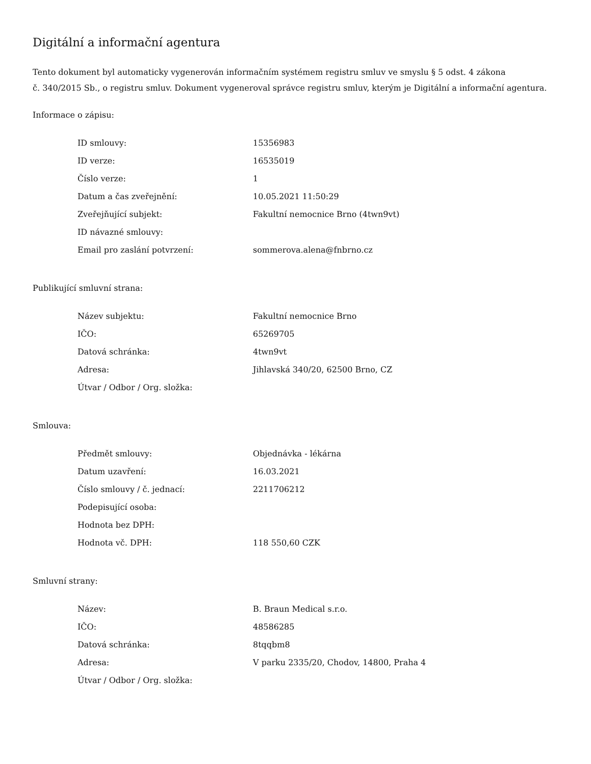Digitální a informační agentura
Tento dokument byl automaticky vygenerován informačním systémem registru smluv ve smyslu § 5 odst. 4 zákona
č. 340/2015 Sb., o registru smluv. Dokument vygeneroval správce registru smluv, kterým je Digitální a informační agentura.
Informace o zápisu:
| ID smlouvy: | 15356983 |
| ID verze: | 16535019 |
| Číslo verze: | 1 |
| Datum a čas zveřejnění: | 10.05.2021 11:50:29 |
| Zveřejňující subjekt: | Fakultní nemocnice Brno (4twn9vt) |
| ID návazné smlouvy: | |
| Email pro zaslání potvrzení: | sommerova.alena@fnbrno.cz |
Publikující smluvní strana:
| Název subjektu: | Fakultní nemocnice Brno |
| IČO: | 65269705 |
| Datová schránka: | 4twn9vt |
| Adresa: | Jihlavská 340/20, 62500 Brno, CZ |
| Útvar / Odbor / Org. složka: | |
Smlouva:
| Předmět smlouvy: | Objednávka - lékárna |
| Datum uzavření: | 16.03.2021 |
| Číslo smlouvy / č. jednací: | 2211706212 |
| Podepisující osoba: | |
| Hodnota bez DPH: | |
| Hodnota vč. DPH: | 118 550,60 CZK |
Smluvní strany:
| Název: | B. Braun Medical s.r.o. |
| IČO: | 48586285 |
| Datová schránka: | 8tqqbm8 |
| Adresa: | V parku 2335/20, Chodov, 14800, Praha 4 |
| Útvar / Odbor / Org. složka: | |